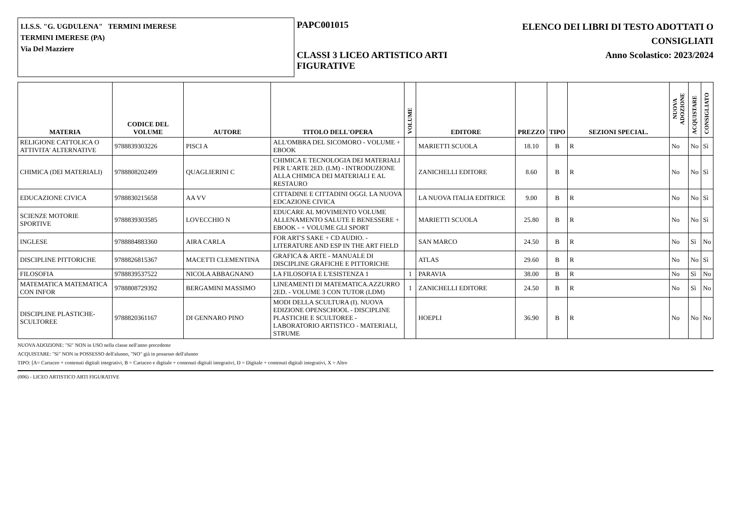I.I.S.S. "G. UGDULENA" TERMINI IMERESE
TERMINI IMERESE (PA)
Via Del Mazziere
PAPC001015
CLASSI 3 LICEO ARTISTICO ARTI
FIGURATIVE
ELENCO DEI LIBRI DI TESTO ADOTTATI O
CONSIGLIATI
Anno Scolastico: 2023/2024
| MATERIA | CODICE DEL VOLUME | AUTORE | TITOLO DELL'OPERA | VOLUME | EDITORE | PREZZO | TIPO | SEZIONI SPECIAL. | NUOVA ADOZIONE | ACQUISTARE | CONSIGLIATO |
| --- | --- | --- | --- | --- | --- | --- | --- | --- | --- | --- | --- |
| RELIGIONE CATTOLICA O ATTIVITA' ALTERNATIVE | 9788839303226 | PISCI A | ALL'OMBRA DEL SICOMORO - VOLUME + EBOOK | | MARIETTI SCUOLA | 18.10 | B | R | No | No | Sì |
| CHIMICA (DEI MATERIALI) | 9788808202499 | QUAGLIERINI C | CHIMICA E TECNOLOGIA DEI MATERIALI PER L'ARTE 2ED. (LM) - INTRODUZIONE ALLA CHIMICA DEI MATERIALI E AL RESTAURO | | ZANICHELLI EDITORE | 8.60 | B | R | No | No | Sì |
| EDUCAZIONE CIVICA | 9788830215658 | AA VV | CITTADINE E CITTADINI OGGI. LA NUOVA EDCAZIONE CIVICA | | LA NUOVA ITALIA EDITRICE | 9.00 | B | R | No | No | Sì |
| SCIENZE MOTORIE SPORTIVE | 9788839303585 | LOVECCHIO N | EDUCARE AL MOVIMENTO VOLUME ALLENAMENTO SALUTE E BENESSERE + EBOOK - + VOLUME GLI SPORT | | MARIETTI SCUOLA | 25.80 | B | R | No | No | Sì |
| INGLESE | 9788884883360 | AIRA CARLA | FOR ART'S SAKE + CD AUDIO. - LITERATURE AND ESP IN THE ART FIELD | | SAN MARCO | 24.50 | B | R | No | Sì | No |
| DISCIPLINE PITTORICHE | 9788826815367 | MACETTI CLEMENTINA | GRAFICA & ARTE - MANUALE DI DISCIPLINE GRAFICHE E PITTORICHE | | ATLAS | 29.60 | B | R | No | No | Sì |
| FILOSOFIA | 9788839537522 | NICOLA ABBAGNANO | LA FILOSOFIA E L'ESISTENZA 1 | 1 | PARAVIA | 38.00 | B | R | No | Sì | No |
| MATEMATICA MATEMATICA CON INFOR | 9788808729392 | BERGAMINI MASSIMO | LINEAMENTI DI MATEMATICA.AZZURRO 2ED. - VOLUME 3 CON TUTOR (LDM) | 1 | ZANICHELLI EDITORE | 24.50 | B | R | No | Sì | No |
| DISCIPLINE PLASTICHE-SCULTOREE | 9788820361167 | DI GENNARO PINO | MODI DELLA SCULTURA (I). NUOVA EDIZIONE OPENSCHOOL - DISCIPLINE PLASTICHE E SCULTOREE - LABORATORIO ARTISTICO - MATERIALI, STRUME | | HOEPLI | 36.90 | B | R | No | No | No |
NUOVA ADOZIONE: "Sì" NON in USO nella classe nell'anno precedente
ACQUISTARE: "Sì" NON in POSSESSO dell'alunno, "NO" già in possesso dell'alunno
TIPO: [A= Cartaceo + contenuti digitali integrativi, B = Cartaceo e digitale + contenuti digitali integrativi, D = Digitale + contenuti digitali integrativi, X = Altro
(006) - LICEO ARTISTICO ARTI FIGURATIVE